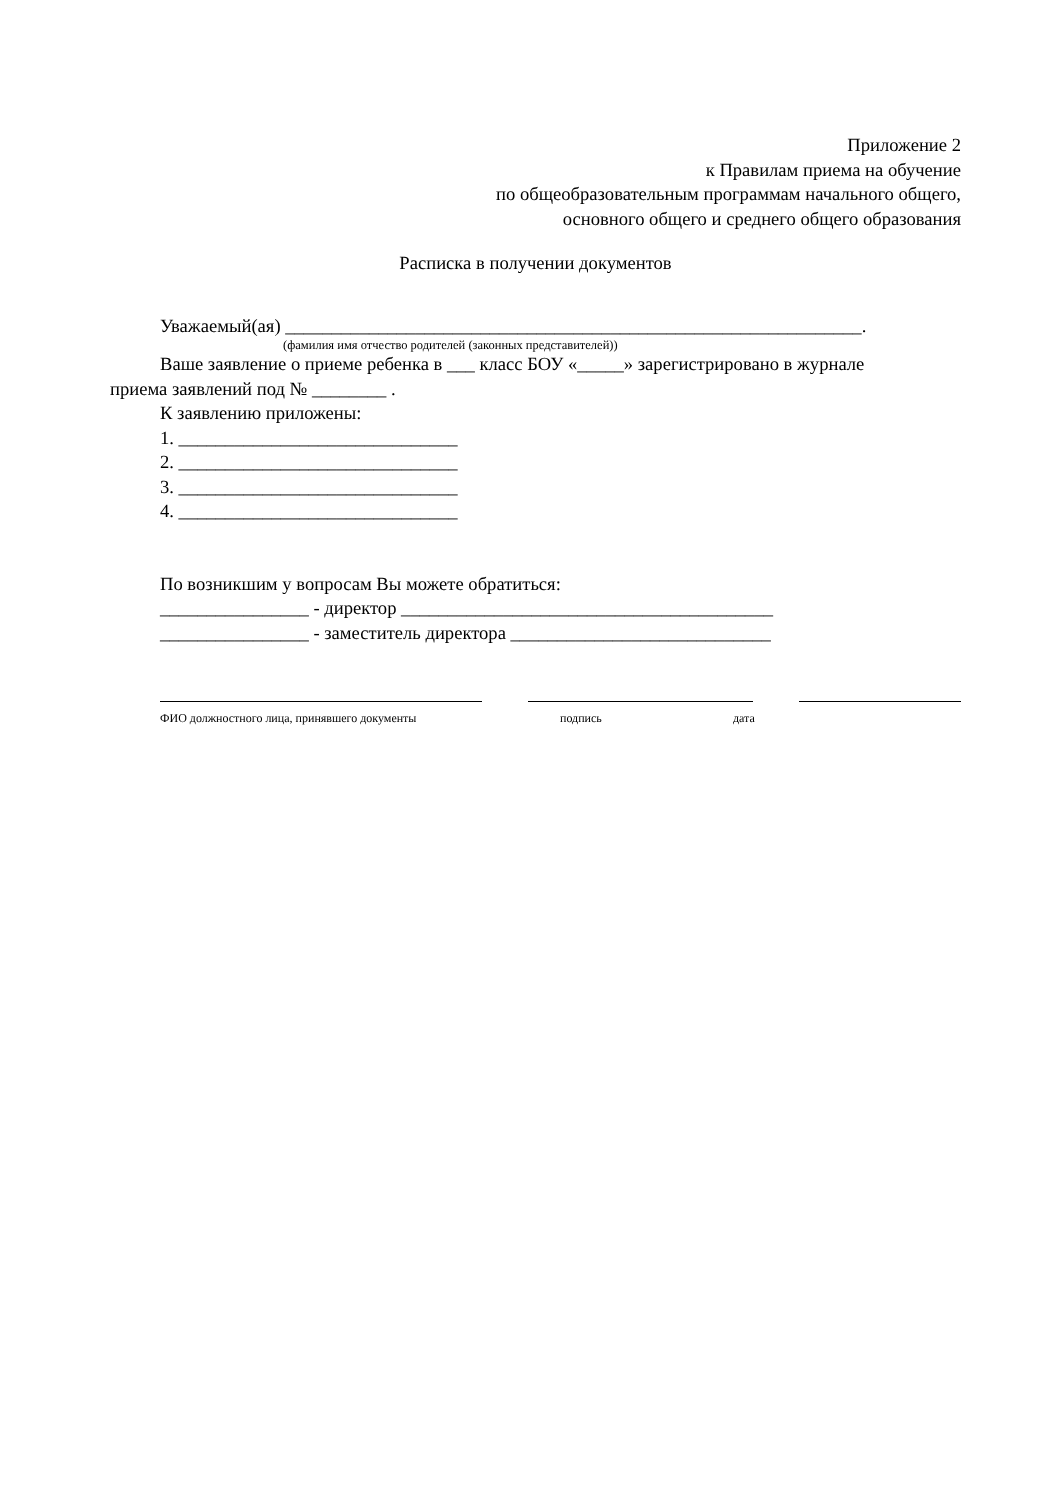Приложение 2
к Правилам приема на обучение
по общеобразовательным программам начального общего,
основного общего и среднего общего образования
Расписка в получении документов
Уважаемый(ая) ______________________________________________________________.
(фамилия имя отчество родителей (законных представителей))
Ваше заявление о приеме ребенка в ___ класс БОУ «_____» зарегистрировано в журнале
приема заявлений под № ________ .
К заявлению приложены:
1. ______________________________
2. ______________________________
3. ______________________________
4. ______________________________
По возникшим у вопросам Вы можете обратиться:
________________ - директор ________________________________________
________________ - заместитель директора ____________________________
ФИО должностного лица, принявшего документы подпись дата